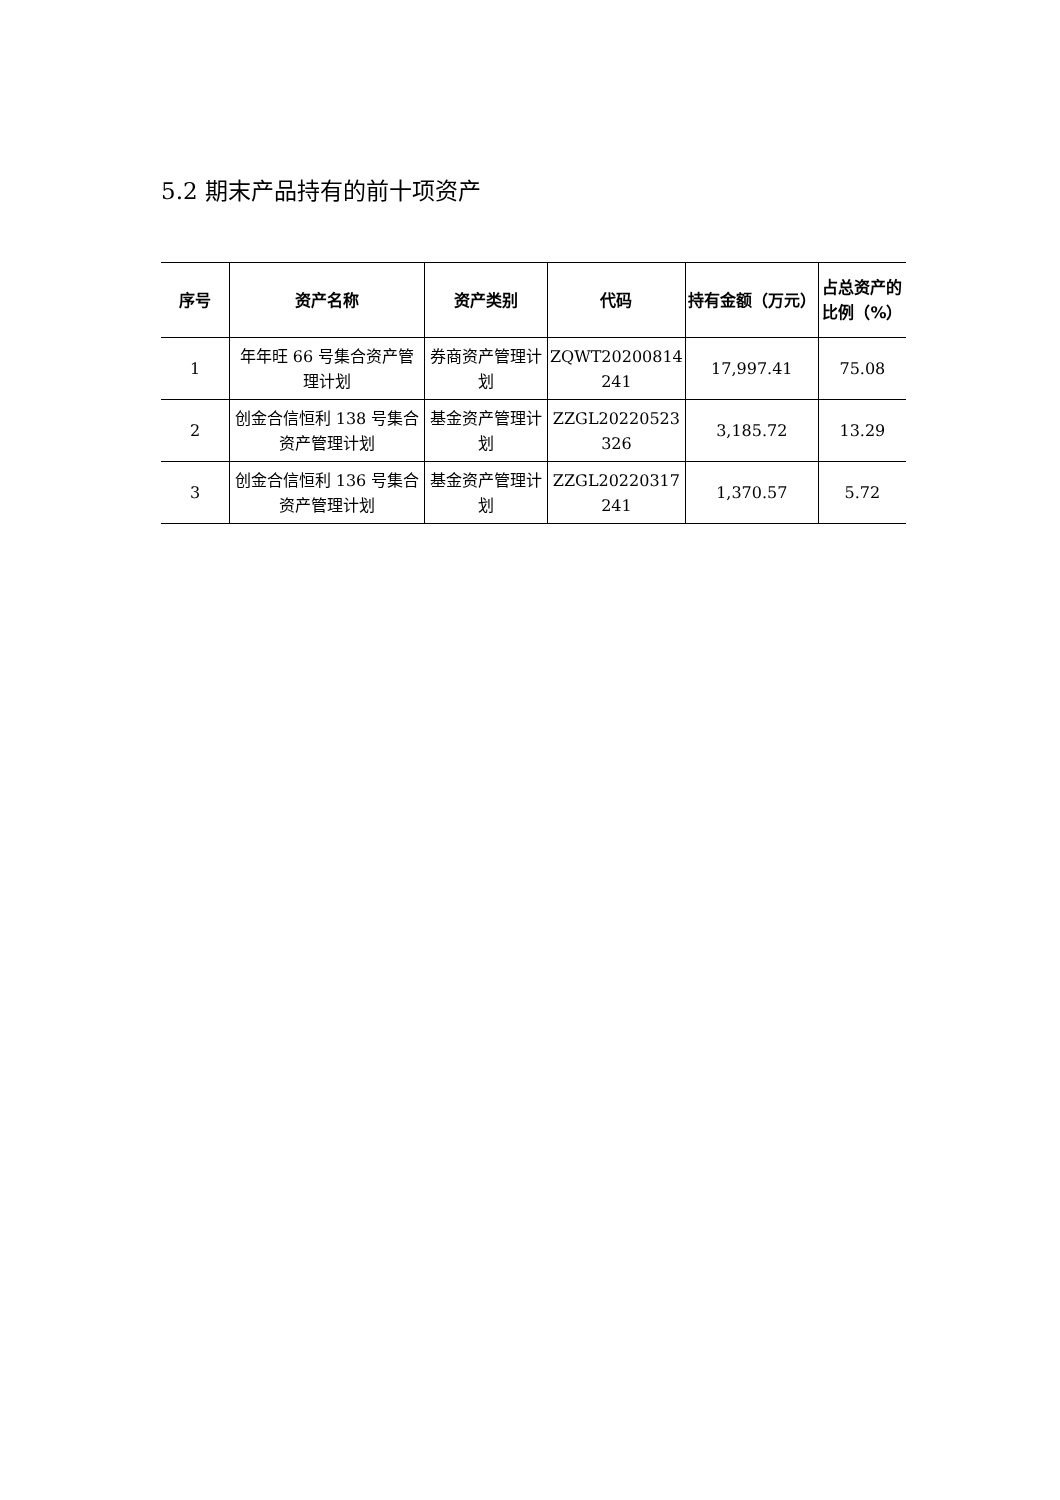5.2 期末产品持有的前十项资产
| 序号 | 资产名称 | 资产类别 | 代码 | 持有金额（万元） | 占总资产的比例（%） |
| --- | --- | --- | --- | --- | --- |
| 1 | 年年旺 66 号集合资产管理计划 | 券商资产管理计划 | ZQWT20200814 241 | 17,997.41 | 75.08 |
| 2 | 创金合信恒利 138 号集合资产管理计划 | 基金资产管理计划 | ZZGL20220523 326 | 3,185.72 | 13.29 |
| 3 | 创金合信恒利 136 号集合资产管理计划 | 基金资产管理计划 | ZZGL20220317 241 | 1,370.57 | 5.72 |